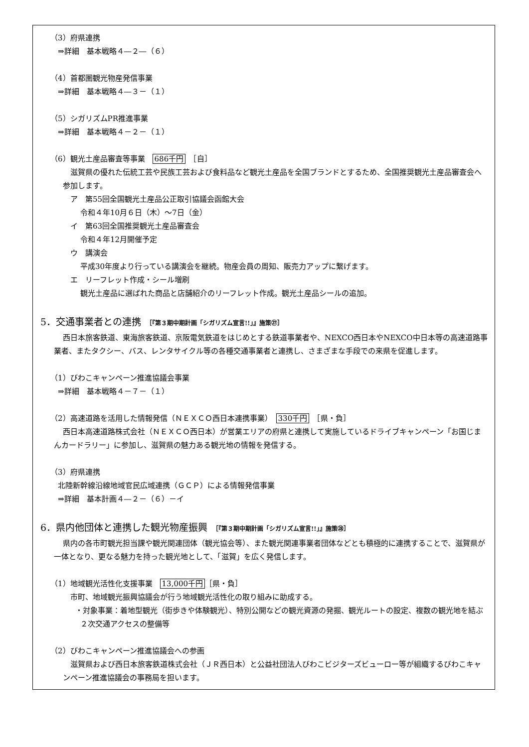（3）府県連携
⇒詳細　基本戦略４―２―（６）
（4）首都圏観光物産発信事業
⇒詳細　基本戦略４―３－（１）
（5）シガリズムPR推進事業
⇒詳細　基本戦略４－２－（１）
（6）観光土産品審査等事業　686千円　［自］
滋賀県の優れた伝統工芸や民族工芸および食料品など観光土産品を全国ブランドとするため、全国推奨観光土産品審査会へ参加します。
ア　第55回全国観光土産品公正取引協議会函館大会
令和４年10月６日（木）～7日（金）
イ　第63回全国推奨観光土産品審査会
令和４年12月開催予定
ウ　講演会
平成30年度より行っている講演会を継続。物産会員の周知、販売力アップに繋げます。
エ　リーフレット作成・シール増刷
観光土産品に選ばれた商品と店舗紹介のリーフレット作成。観光土産品シールの追加。
5．交通事業者との連携 ［『第３期中期計画「シガリズム宣言!!」』施策㉗］
西日本旅客鉄道、東海旅客鉄道、京阪電気鉄道をはじめとする鉄道事業者や、NEXCO西日本やNEXCO中日本等の高速道路事業者、またタクシー、バス、レンタサイクル等の各種交通事業者と連携し、さまざまな手段での来県を促進します。
（1）びわこキャンペーン推進協議会事業
⇒詳細　基本戦略４－７－（１）
（2）高速道路を活用した情報発信（ＮＥＸＣＯ西日本連携事業）　330千円　［県・負］
西日本高速道路株式会社（ＮＥＸＣＯ西日本）が営業エリアの府県と連携して実施しているドライブキャンペーン「お国じまんカードラリー」に参加し、滋賀県の魅力ある観光地の情報を発信する。
（3）府県連携
北陸新幹線沿線地域官民広域連携（ＧＣＰ）による情報発信事業
⇒詳細　基本計画４―２－（６）－イ
6．県内他団体と連携した観光物産振興 ［『第３期中期計画「シガリズム宣言!!」』施策㉘］
県内の各市町観光担当課や観光関連団体（観光協会等）、また観光関連事業者団体などとも積極的に連携することで、滋賀県が一体となり、更なる魅力を持った観光地として、「滋賀」を広く発信します。
（1）地域観光活性化支援事業　13,000千円 ［県・負］
市町、地域観光振興協議会が行う地域観光活性化の取り組みに助成する。
・対象事業：着地型観光（街歩きや体験観光）、特別公開などの観光資源の発掘、観光ルートの設定、複数の観光地を結ぶ２次交通アクセスの整備等
（2）びわこキャンペーン推進協議会への参画
滋賀県および西日本旅客鉄道株式会社（ＪＲ西日本）と公益社団法人びわこビジターズビューロー等が組織するびわこキャンペーン推進協議会の事務局を担います。